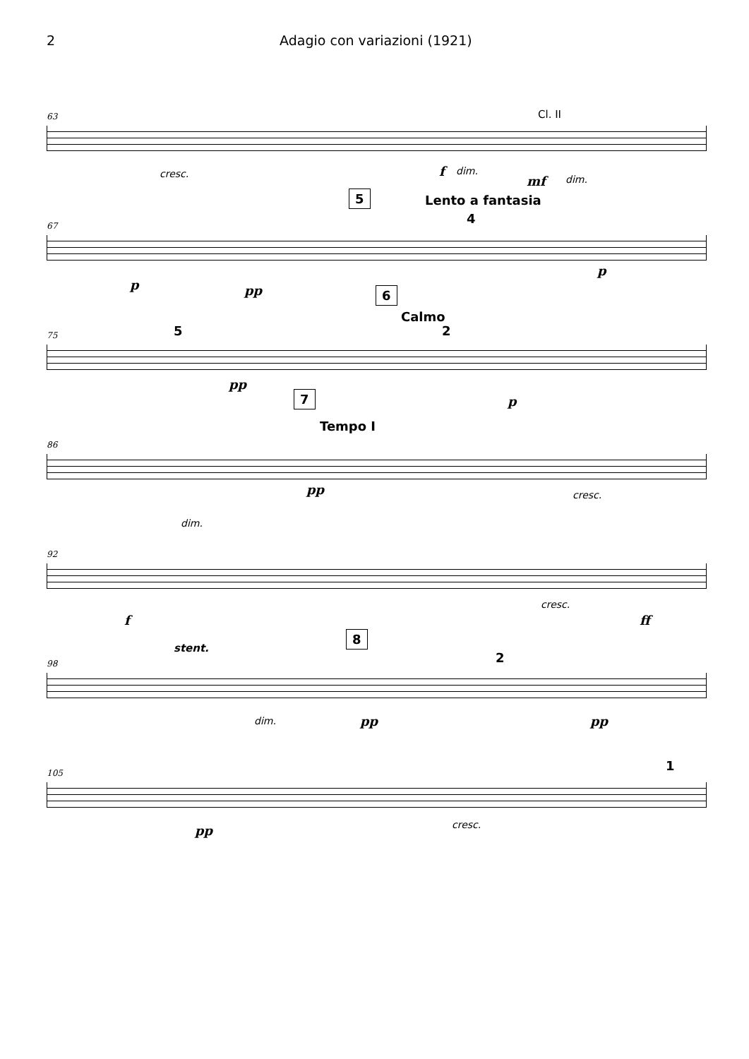2 Adagio con variazioni (1921)
63 Cl. II
cresc. f dim.
mf dim.
67
5 Lento a fantasia
4
p pp
p
75
6
Calmo
5 2
pp
p
86
7
Tempo I
dim.
pp cresc.
92
f
cresc.
ff
98
stent.
8
2
dim. pp pp
105 1
pp cresc.